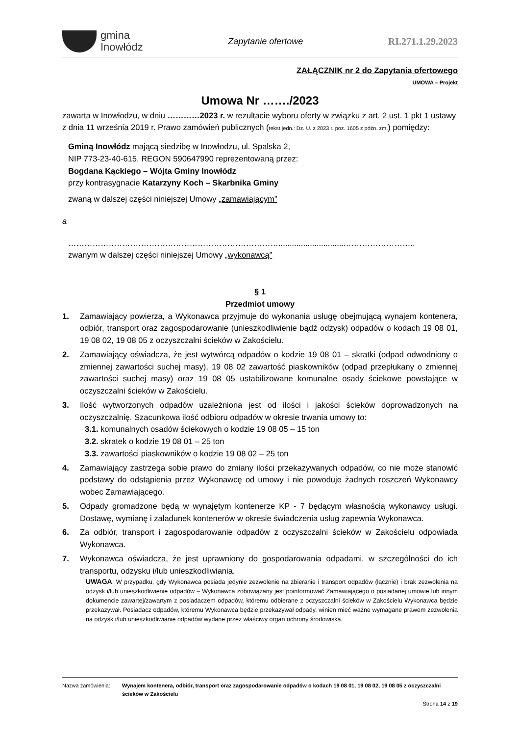gmina
Inowłódz
Zapytanie ofertowe RI.271.1.29.2023
ZAŁĄCZNIK nr 2 do Zapytania ofertowego
UMOWA – Projekt
Umowa Nr ……./2023
zawarta w Inowłodzu, w dniu …………2023 r. w rezultacie wyboru oferty w związku z art. 2 ust. 1 pkt 1 ustawy z dnia 11 września 2019 r. Prawo zamówień publicznych (tekst jedn.: Dz. U. z 2023 r. poz. 1605 z późn. zm.) pomiędzy:
Gminą Inowłódz mającą siedzibę w Inowłodzu, ul. Spalska 2,
NIP 773-23-40-615, REGON 590647990 reprezentowaną przez:
Bogdana Kąckiego – Wójta Gminy Inowłódz
przy kontrasygnacie Katarzyny Koch – Skarbnika Gminy
zwaną w dalszej części niniejszej Umowy „zamawiającym”
a
……………………………………………………………………..............................……………………..
zwanym w dalszej części niniejszej Umowy „wykonawcą”
§ 1
Przedmiot umowy
1. Zamawiający powierza, a Wykonawca przyjmuje do wykonania usługę obejmującą wynajem kontenera, odbiór, transport oraz zagospodarowanie (unieszkodliwienie bądź odzysk) odpadów o kodach 19 08 01, 19 08 02, 19 08 05 z oczyszczalni ścieków w Zakościelu.
2. Zamawiający oświadcza, że jest wytwórcą odpadów o kodzie 19 08 01 – skratki (odpad odwodniony o zmiennej zawartości suchej masy), 19 08 02 zawartość piaskowników (odpad przepłukany o zmiennej zawartości suchej masy) oraz 19 08 05 ustabilizowane komunalne osady ściekowe powstające w oczyszczalni ścieków w Zakościelu.
3. Ilość wytworzonych odpadów uzależniona jest od ilości i jakości ścieków doprowadzonych na oczyszczalnię. Szacunkowa ilość odbioru odpadów w okresie trwania umowy to:
3.1. komunalnych osadów ściekowych o kodzie 19 08 05 – 15 ton
3.2. skratek o kodzie 19 08 01 – 25 ton
3.3. zawartości piaskowników o kodzie 19 08 02 – 25 ton
4. Zamawiający zastrzega sobie prawo do zmiany ilości przekazywanych odpadów, co nie może stanowić podstawy do odstąpienia przez Wykonawcę od umowy i nie powoduje żadnych roszczeń Wykonawcy wobec Zamawiającego.
5. Odpady gromadzone będą w wynajętym kontenerze KP - 7 będącym własnością wykonawcy usługi. Dostawę, wymianę i załadunek kontenerów w okresie świadczenia usług zapewnia Wykonawca.
6. Za odbiór, transport i zagospodarowanie odpadów z oczyszczalni ścieków w Zakościelu odpowiada Wykonawca.
7. Wykonawca oświadcza, że jest uprawniony do gospodarowania odpadami, w szczególności do ich transportu, odzysku i/lub unieszkodliwiania.
UWAGA: W przypadku, gdy Wykonawca posiada jedynie zezwolenie na zbieranie i transport odpadów (łącznie) i brak zezwolenia na odzysk i/lub unieszkodliwienie odpadów – Wykonawca zobowiązany jest poinformować Zamawiającego o posiadanej umowie lub innym dokumencie zawartej/zawartym z posiadaczem odpadów, któremu odbierane z oczyszczalni ścieków w Zakościelu Wykonawca będzie przekazywał. Posiadacz odpadów, któremu Wykonawca będzie przekazywał odpady, winien mieć ważne wymagane prawem zezwolenia na odzysk i/lub unieszkodliwianie odpadów wydane przez właściwy organ ochrony środowiska.
Nazwa zamówienia: Wynajem kontenera, odbiór, transport oraz zagospodarowanie odpadów o kodach 19 08 01, 19 08 02, 19 08 05 z oczyszczalni ścieków w Zakościelu
Strona 14 z 19